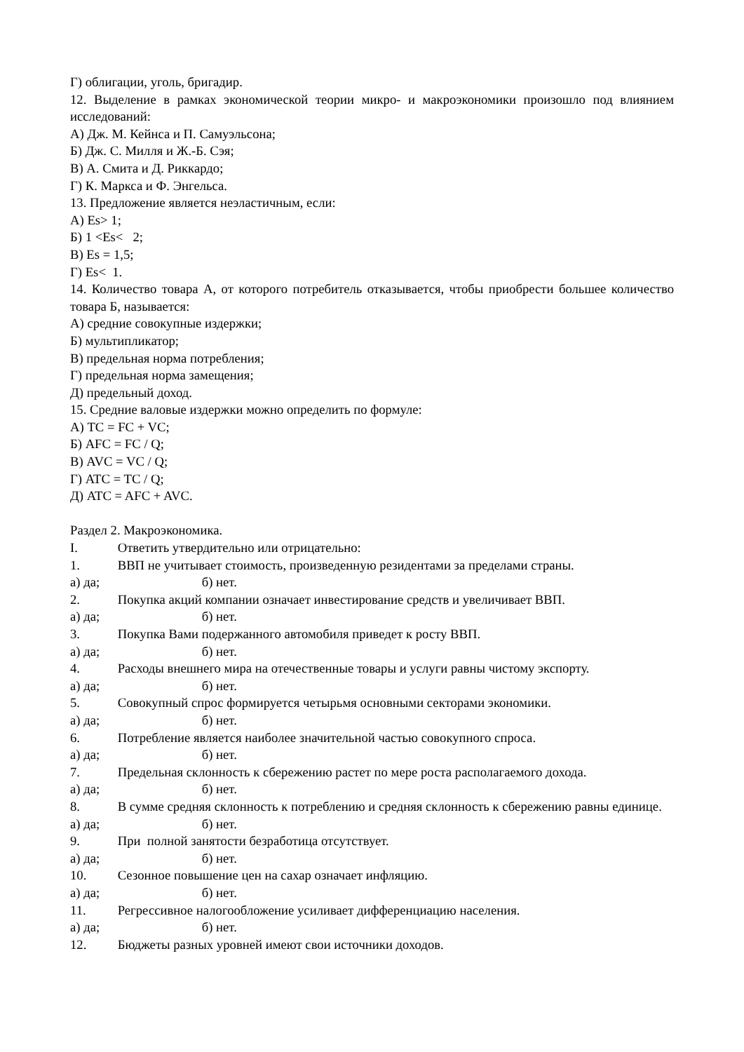Г) облигации, уголь, бригадир.
12. Выделение в рамках экономической теории микро- и макроэкономики произошло под влиянием исследований:
А) Дж. М. Кейнса и П. Самуэльсона;
Б) Дж. С. Милля и Ж.-Б. Сэя;
В) А. Смита и Д. Риккардо;
Г) К. Маркса и Ф. Энгельса.
13. Предложение является неэластичным, если:
А) Es> 1;
Б) 1 <Es< 2;
В) Es = 1,5;
Г) Es< 1.
14. Количество товара А, от которого потребитель отказывается, чтобы приобрести большее количество товара Б, называется:
А) средние совокупные издержки;
Б) мультипликатор;
В) предельная норма потребления;
Г) предельная норма замещения;
Д) предельный доход.
15. Средние валовые издержки можно определить по формуле:
А) TC = FC + VC;
Б) AFC = FC / Q;
В) AVC = VC / Q;
Г) ATC = TC / Q;
Д) ATC = AFC + AVC.
Раздел 2. Макроэкономика.
I. Ответить утвердительно или отрицательно:
1. ВВП не учитывает стоимость, произведенную резидентами за пределами страны.
а) да; б) нет.
2. Покупка акций компании означает инвестирование средств и увеличивает ВВП.
а) да; б) нет.
3. Покупка Вами подержанного автомобиля приведет к росту ВВП.
а) да; б) нет.
4. Расходы внешнего мира на отечественные товары и услуги равны чистому экспорту.
а) да; б) нет.
5. Совокупный спрос формируется четырьмя основными секторами экономики.
а) да; б) нет.
6. Потребление является наиболее значительной частью совокупного спроса.
а) да; б) нет.
7. Предельная склонность к сбережению растет по мере роста располагаемого дохода.
а) да; б) нет.
8. В сумме средняя склонность к потреблению и средняя склонность к сбережению равны единице.
а) да; б) нет.
9. При полной занятости безработица отсутствует.
а) да; б) нет.
10. Сезонное повышение цен на сахар означает инфляцию.
а) да; б) нет.
11. Регрессивное налогообложение усиливает дифференциацию населения.
а) да; б) нет.
12. Бюджеты разных уровней имеют свои источники доходов.